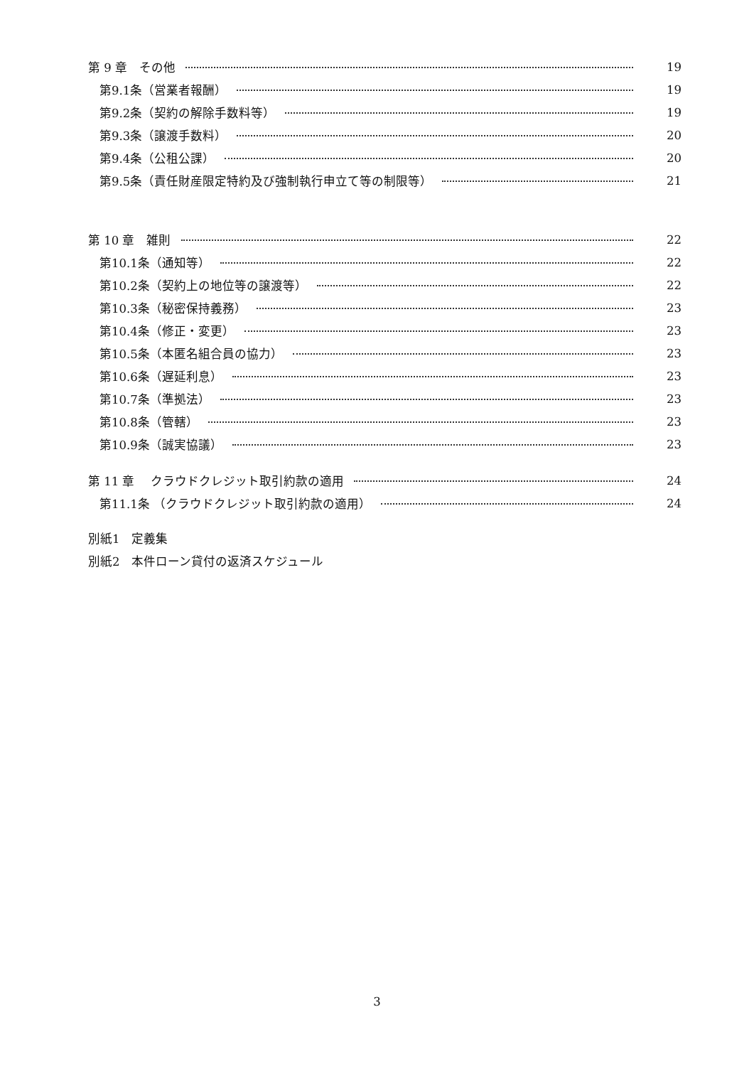第 9 章　その他 19
第9.1条（営業者報酬） 19
第9.2条（契約の解除手数料等） 19
第9.3条（譲渡手数料） 20
第9.4条（公租公課） 20
第9.5条（責任財産限定特約及び強制執行申立て等の制限等） 21
第 10 章　雑則 22
第10.1条（通知等） 22
第10.2条（契約上の地位等の譲渡等） 22
第10.3条（秘密保持義務） 23
第10.4条（修正・変更） 23
第10.5条（本匿名組合員の協力） 23
第10.6条（遅延利息） 23
第10.7条（準拠法） 23
第10.8条（管轄） 23
第10.9条（誠実協議） 23
第 11 章　 クラウドクレジット取引約款の適用 24
第11.1条 （クラウドクレジット取引約款の適用） 24
別紙1　定義集
別紙2　本件ローン貸付の返済スケジュール
3